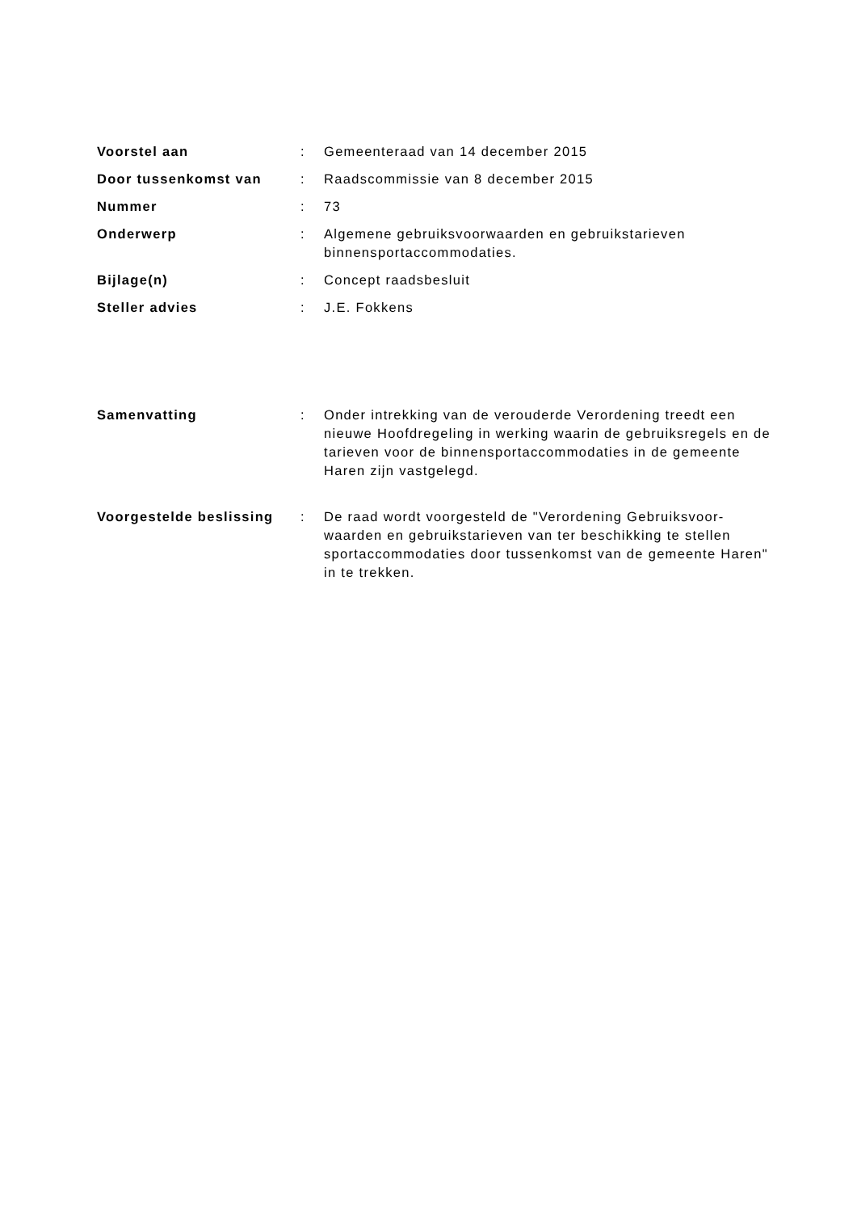Voorstel aan : Gemeenteraad van 14 december 2015
Door tussenkomst van : Raadscommissie van 8 december 2015
Nummer : 73
Onderwerp : Algemene gebruiksvoorwaarden en gebruikstarieven binnensportaccommodaties.
Bijlage(n) : Concept raadsbesluit
Steller advies : J.E. Fokkens
Samenvatting : Onder intrekking van de verouderde Verordening treedt een nieuwe Hoofdregeling in werking waarin de gebruiksregels en de tarieven voor de binnensportaccommodaties in de gemeente Haren zijn vastgelegd.
Voorgestelde beslissing
: De raad wordt voorgesteld de "Verordening Gebruiksvoor-waarden en gebruikstarieven van ter beschikking te stellen sportaccommodaties door tussenkomst van de gemeente Haren" in te trekken.